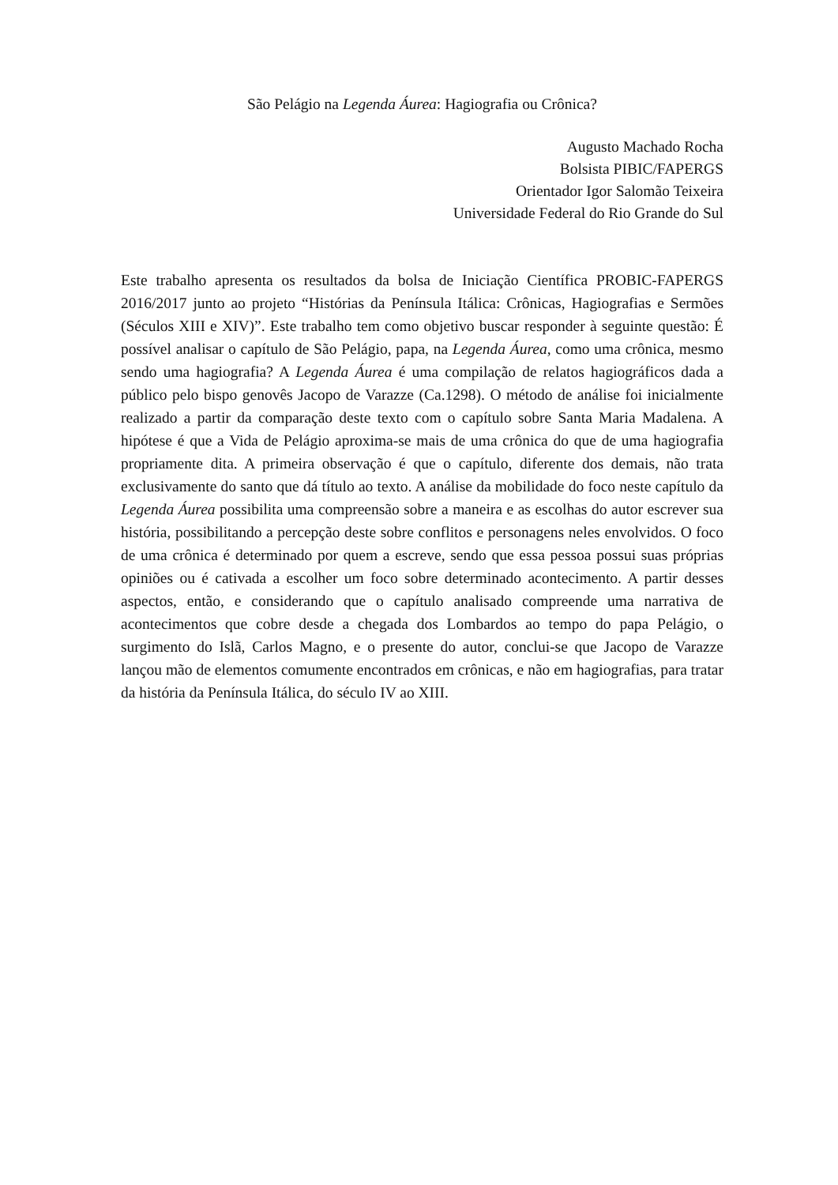São Pelágio na Legenda Áurea: Hagiografia ou Crônica?
Augusto Machado Rocha
Bolsista PIBIC/FAPERGS
Orientador Igor Salomão Teixeira
Universidade Federal do Rio Grande do Sul
Este trabalho apresenta os resultados da bolsa de Iniciação Científica PROBIC-FAPERGS 2016/2017 junto ao projeto “Histórias da Península Itálica: Crônicas, Hagiografias e Sermões (Séculos XIII e XIV)”. Este trabalho tem como objetivo buscar responder à seguinte questão: É possível analisar o capítulo de São Pelágio, papa, na Legenda Áurea, como uma crônica, mesmo sendo uma hagiografia? A Legenda Áurea é uma compilação de relatos hagiográficos dada a público pelo bispo genovês Jacopo de Varazze (Ca.1298). O método de análise foi inicialmente realizado a partir da comparação deste texto com o capítulo sobre Santa Maria Madalena. A hipótese é que a Vida de Pelágio aproxima-se mais de uma crônica do que de uma hagiografia propriamente dita. A primeira observação é que o capítulo, diferente dos demais, não trata exclusivamente do santo que dá título ao texto. A análise da mobilidade do foco neste capítulo da Legenda Áurea possibilita uma compreensão sobre a maneira e as escolhas do autor escrever sua história, possibilitando a percepção deste sobre conflitos e personagens neles envolvidos. O foco de uma crônica é determinado por quem a escreve, sendo que essa pessoa possui suas próprias opiniões ou é cativada a escolher um foco sobre determinado acontecimento. A partir desses aspectos, então, e considerando que o capítulo analisado compreende uma narrativa de acontecimentos que cobre desde a chegada dos Lombardos ao tempo do papa Pelágio, o surgimento do Islã, Carlos Magno, e o presente do autor, conclui-se que Jacopo de Varazze lançou mão de elementos comumente encontrados em crônicas, e não em hagiografias, para tratar da história da Península Itálica, do século IV ao XIII.